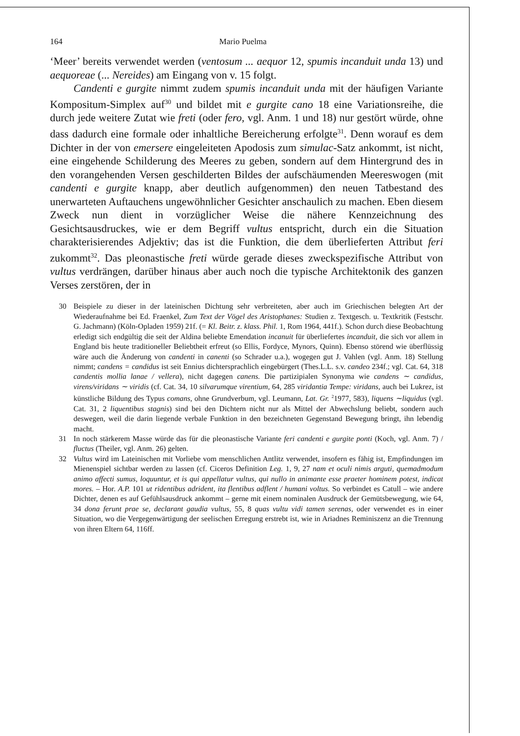164 Mario Puelma
‘Meer’ bereits verwendet werden (ventosum ... aequor 12, spumis incanduit unda 13) und aequoreae (... Nereides) am Eingang von v. 15 folgt.
Candenti e gurgite nimmt zudem spumis incanduit unda mit der häufigen Variante Kompositum-Simplex auf<sup>30</sup> und bildet mit e gurgite cano 18 eine Variationsreihe, die durch jede weitere Zutat wie freti (oder fero, vgl. Anm. 1 und 18) nur gestört würde, ohne dass dadurch eine formale oder inhaltliche Bereicherung erfolgte<sup>31</sup>. Denn worauf es dem Dichter in der von emersere eingeleiteten Apodosis zum simulac-Satz ankommt, ist nicht, eine eingehende Schilderung des Meeres zu geben, sondern auf dem Hintergrund des in den vorangehenden Versen geschilderten Bildes der aufschäumenden Meereswogen (mit candenti e gurgite knapp, aber deutlich aufgenommen) den neuen Tatbestand des unerwarteten Auftauchens ungewöhnlicher Gesichter anschaulich zu machen. Eben diesem Zweck nun dient in vorzüglicher Weise die nähere Kennzeichnung des Gesichtsausdruckes, wie er dem Begriff vultus entspricht, durch ein die Situation charakterisierendes Adjektiv; das ist die Funktion, die dem überlieferten Attribut feri zukommt<sup>32</sup>. Das pleonastische freti würde gerade dieses zweckspezifische Attribut von vultus verdrängen, darüber hinaus aber auch noch die typische Architektonik des ganzen Verses zerstören, der in
30 Beispiele zu dieser in der lateinischen Dichtung sehr verbreiteten, aber auch im Griechischen belegten Art der Wiederaufnahme bei Ed. Fraenkel, Zum Text der Vögel des Aristophanes: Studien z. Textgesch. u. Textkritik (Festschr. G. Jachmann) (Köln-Opladen 1959) 21f. (= Kl. Beitr. z. klass. Phil. 1, Rom 1964, 441f.). Schon durch diese Beobachtung erledigt sich endgültig die seit der Aldina beliebte Emendation incanuit für überliefertes incanduit, die sich vor allem in England bis heute traditioneller Beliebtheit erfreut (so Ellis, Fordyce, Mynors, Quinn). Ebenso störend wie überflüssig wäre auch die Änderung von candenti in canenti (so Schrader u.a.), wogegen gut J. Vahlen (vgl. Anm. 18) Stellung nimmt; candens = candidus ist seit Ennius dichtersprachlich eingebürgert (Thes.L.L. s.v. candeo 234f.; vgl. Cat. 64, 318 candentis mollia lanae / vellera), nicht dagegen canens. Die partizipialen Synonyma wie candens ∼ candidus, virens/viridans ∼ viridis (cf. Cat. 34, 10 silvarumque virentium, 64, 285 viridantia Tempe: viridans, auch bei Lukrez, ist künstliche Bildung des Typus comans, ohne Grundverbum, vgl. Leumann, Lat. Gr. <sup>2</sup>1977, 583), liquens ∼liquidus (vgl. Cat. 31, 2 liquentibus stagnis) sind bei den Dichtern nicht nur als Mittel der Abwechslung beliebt, sondern auch deswegen, weil die darin liegende verbale Funktion in den bezeichneten Gegenstand Bewegung bringt, ihn lebendig macht.
31 In noch stärkerem Masse würde das für die pleonastische Variante feri candenti e gurgite ponti (Koch, vgl. Anm. 7) / fluctus (Theiler, vgl. Anm. 26) gelten.
32 Vultus wird im Lateinischen mit Vorliebe vom menschlichen Antlitz verwendet, insofern es fähig ist, Empfindungen im Mienenspiel sichtbar werden zu lassen (cf. Ciceros Definition Leg. 1, 9, 27 nam et oculi nimis arguti, quemadmodum animo affecti sumus, loquuntur, et is qui appellatur vultus, qui nullo in animante esse praeter hominem potest, indicat mores. – Hor. A.P. 101 ut ridentibus adrident, ita flentibus adflent / humani voltus. So verbindet es Catull – wie andere Dichter, denen es auf Gefühlsausdruck ankommt – gerne mit einem nominalen Ausdruck der Gemütsbewegung, wie 64, 34 dona ferunt prae se, declarant gaudia vultus, 55, 8 quas vultu vidi tamen serenas, oder verwendet es in einer Situation, wo die Vergegenwärtigung der seelischen Erregung erstrebt ist, wie in Ariadnes Reminiszenz an die Trennung von ihren Eltern 64, 116ff.